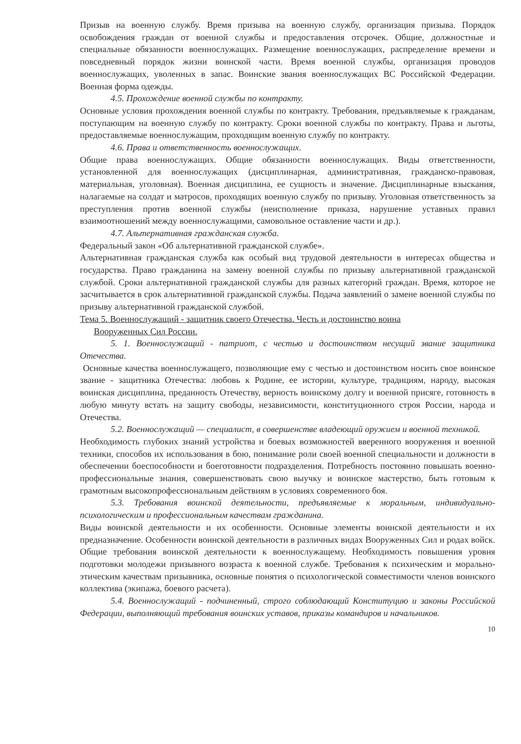Призыв на военную службу. Время призыва на военную службу, организация призыва. Порядок освобождения граждан от военной службы и предоставления отсрочек. Общие, должностные и специальные обязанности военнослужащих. Размещение военнослужащих, распределение времени и повседневный порядок жизни воинской части. Время военной службы, организация проводов военнослужащих, уволенных в запас. Воинские звания военнослужащих ВС Российской Федерации. Военная форма одежды.
4.5. Прохождение военной службы по контракту.
Основные условия прохождения военной службы по контракту. Требования, предъявляемые к гражданам, поступающим на военную службу по контракту. Сроки военной службы по контракту. Права и льготы, предоставляемые военнослужащим, проходящим военную службу по контракту.
4.6. Права и ответственность военнослужащих.
Общие права военнослужащих. Общие обязанности военнослужащих. Виды ответственности, установленной для военнослужащих (дисциплинарная, административная, гражданско-правовая, материальная, уголовная). Военная дисциплина, ее сущность и значение. Дисциплинарные взыскания, налагаемые на солдат и матросов, проходящих военную службу по призыву. Уголовная ответственность за преступления против военной службы (неисполнение приказа, нарушение уставных правил взаимоотношений между военнослужащими, самовольное оставление части и др.).
4.7. Альтернативная гражданская служба.
Федеральный закон «Об альтернативной гражданской службе».
Альтернативная гражданская служба как особый вид трудовой деятельности в интересах общества и государства. Право гражданина на замену военной службы по призыву альтернативной гражданской службой. Сроки альтернативной гражданской службы для разных категорий граждан. Время, которое не засчитывается в срок альтернативной гражданской службы. Подача заявлений о замене военной службы по призыву альтернативной гражданской службой.
Тема 5. Военнослужащий - защитник своего Отечества. Честь и достоинство воина
Вооруженных Сил России.
5. 1. Военнослужащий - патриот, с честью и достоинством несущий звание защитника Отечества.
Основные качества военнослужащего, позволяющие ему с честью и достоинством носить свое воинское звание - защитника Отечества: любовь к Родине, ее истории, культуре, традициям, народу, высокая воинская дисциплина, преданность Отечеству, верность воинскому долгу и военной присяге, готовность в любую минуту встать на защиту свободы, независимости, конституционного строя России, народа и Отечества.
5.2. Военнослужащий — специалист, в совершенстве владеющий оружием и военной техникой.
Необходимость глубоких знаний устройства и боевых возможностей вверенного вооружения и военной техники, способов их использования в бою, понимание роли своей военной специальности и должности в обеспечении боеспособности и боеготовности подразделения. Потребность постоянно повышать военно-профессиональные знания, совершенствовать свою выучку и воинское мастерство, быть готовым к грамотным высокопрофессиональным действиям в условиях современного боя.
5.3. Требования воинской деятельности, предъявляемые к моральным, индивидуально-психологическим и профессиональным качествам гражданина.
Виды воинской деятельности и их особенности. Основные элементы воинской деятельности и их предназначение. Особенности воинской деятельности в различных видах Вооруженных Сил и родах войск. Общие требования воинской деятельности к военнослужащему. Необходимость повышения уровня подготовки молодежи призывного возраста к военной службе. Требования к психическим и морально-этическим качествам призывника, основные понятия о психологической совместимости членов воинского коллектива (экипажа, боевого расчета).
5.4. Военнослужащий - подчиненный, строго соблюдающий Конституцию и законы Российской Федерации, выполняющий требования воинских уставов, приказы командиров и начальников.
10